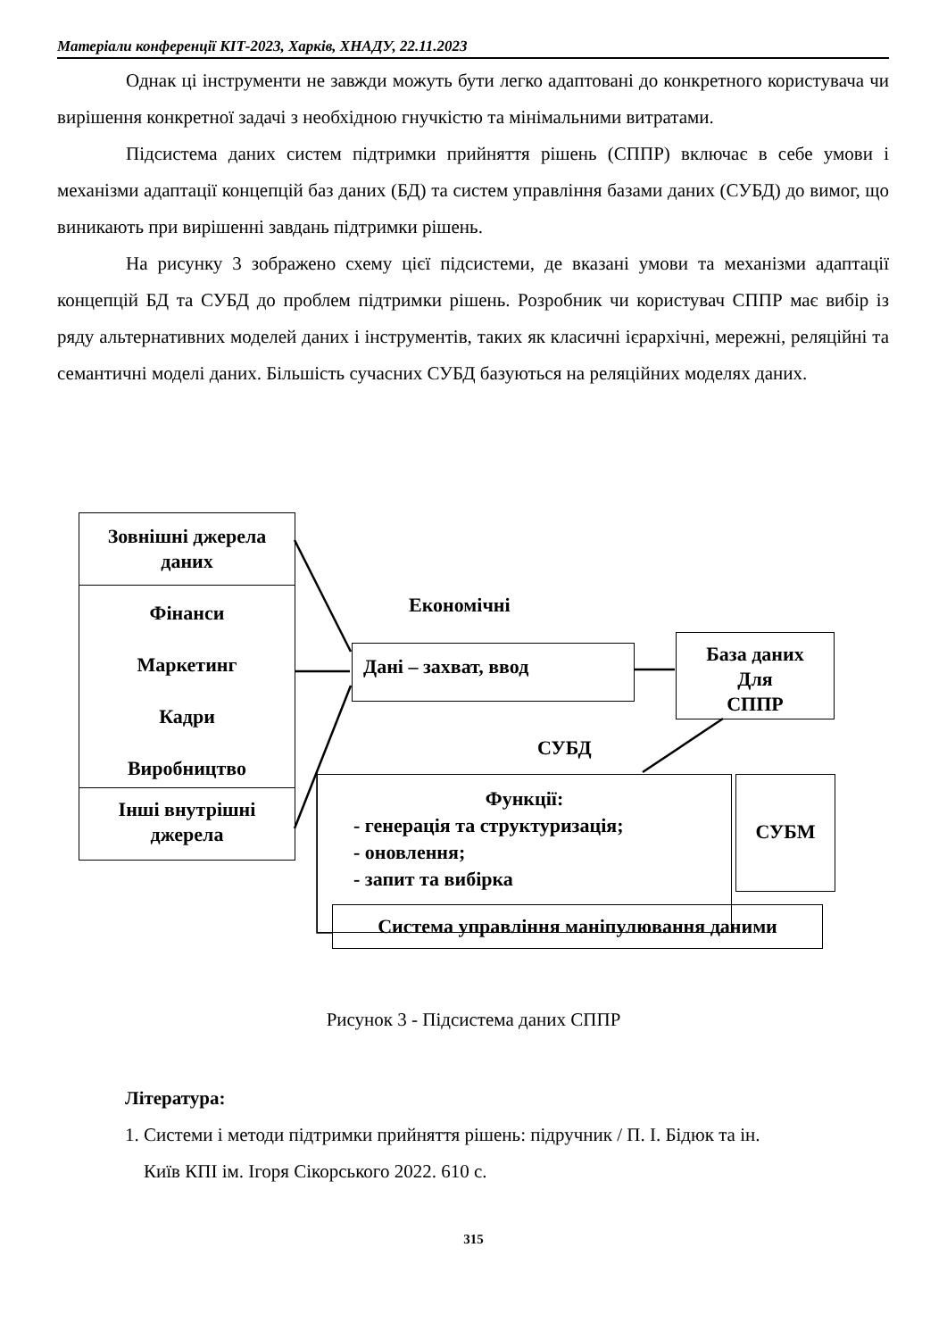Матеріали конференції КІТ-2023, Харків, ХНАДУ, 22.11.2023
Однак ці інструменти не завжди можуть бути легко адаптовані до конкретного користувача чи вирішення конкретної задачі з необхідною гнучкістю та мінімальними витратами.
Підсистема даних систем підтримки прийняття рішень (СППР) включає в себе умови і механізми адаптації концепцій баз даних (БД) та систем управління базами даних (СУБД) до вимог, що виникають при вирішенні завдань підтримки рішень.
На рисунку 3 зображено схему цієї підсистеми, де вказані умови та механізми адаптації концепцій БД та СУБД до проблем підтримки рішень. Розробник чи користувач СППР має вибір із ряду альтернативних моделей даних і інструментів, таких як класичні ієрархічні, мережні, реляційні та семантичні моделі даних. Більшість сучасних СУБД базуються на реляційних моделях даних.
Зовнішні джерела даних
Фінанси
Маркетинг
Кадри
Виробництво
Інші внутрішні джерела
Економічні
Дані – захват, ввод
База даних
Для
СППР
СУБД
Функції:
- генерація та структуризація;
- оновлення;
- запит та вибірка
СУБМ
Система управління маніпулювання даними
Рисунок 3 - Підсистема даних СППР
Література:
1. Системи і методи підтримки прийняття рішень: підручник / П. І. Бідюк та ін.
Київ КПІ ім. Ігоря Сікорського 2022. 610 с.
315